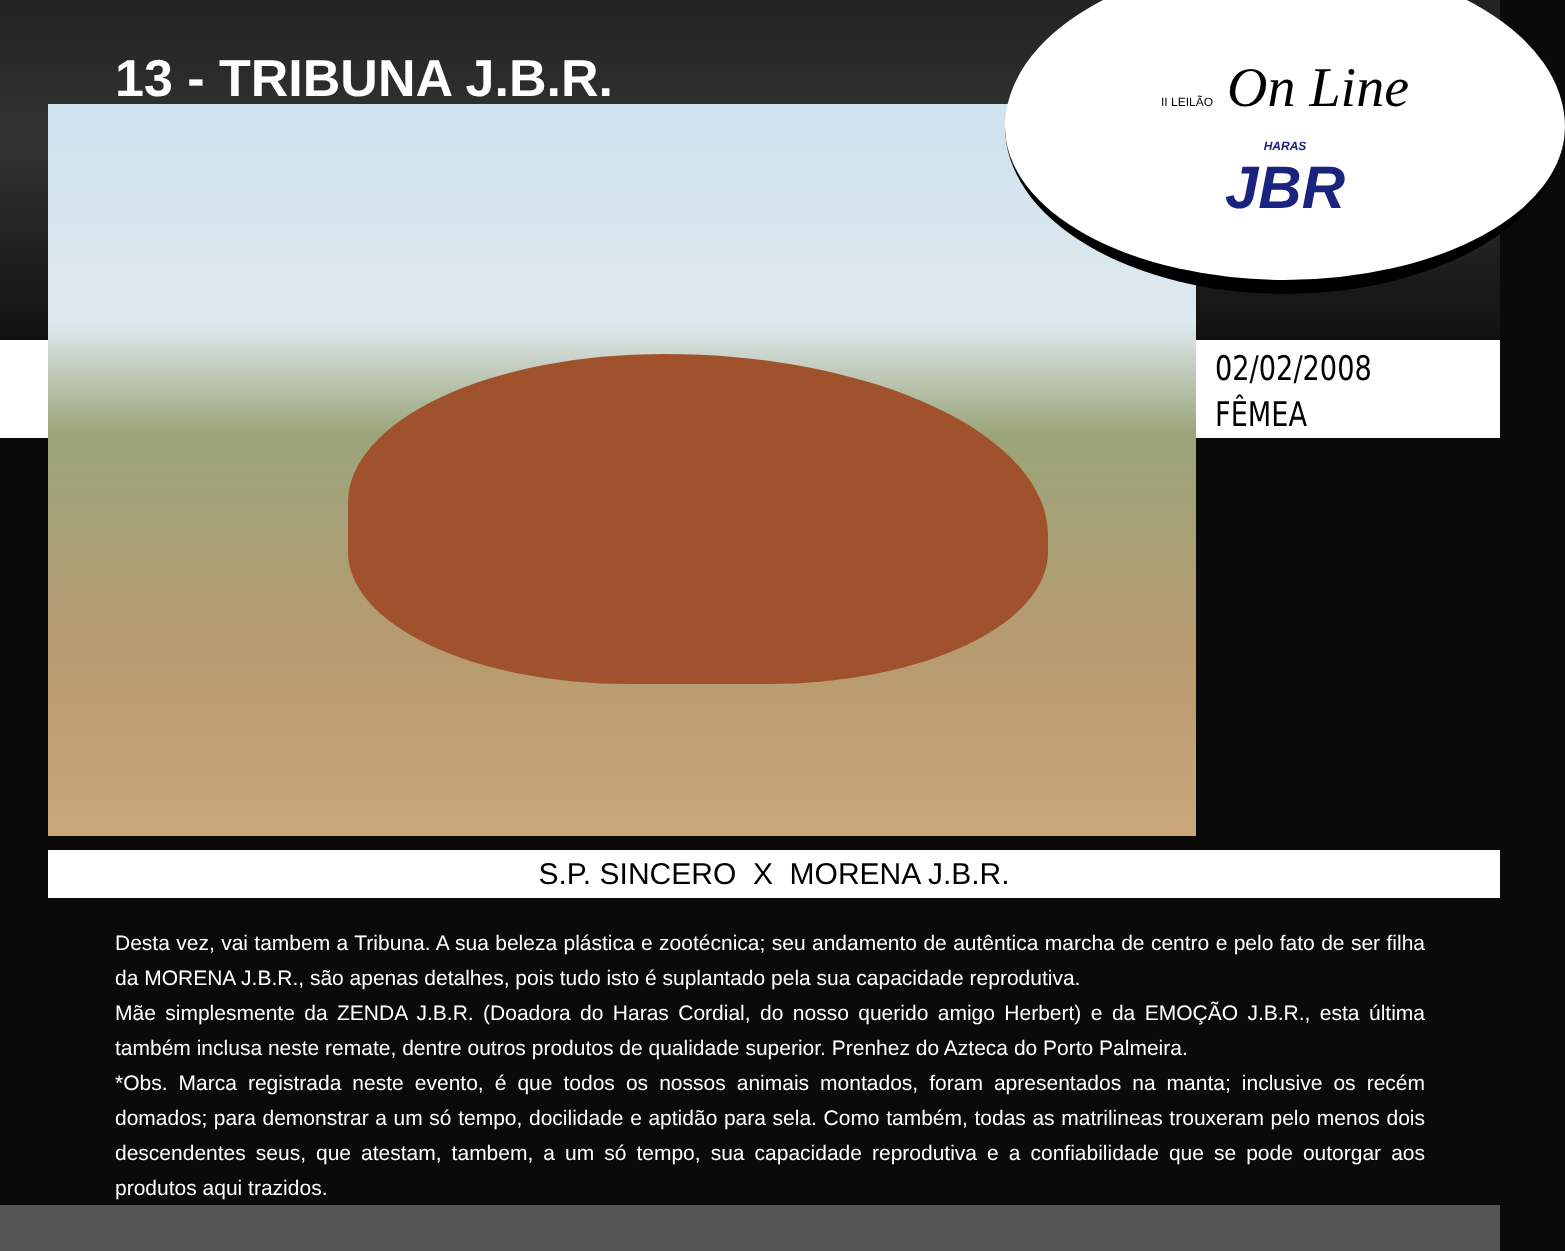13 - TRIBUNA J.B.R.
II LEILÃO On Line
HARAS
JBR
02/02/2008
FÊMEA
S.P. SINCERO X MORENA J.B.R.
Desta vez, vai tambem a Tribuna. A sua beleza plástica e zootécnica; seu andamento de autêntica marcha de centro e pelo fato de ser filha da MORENA J.B.R., são apenas detalhes, pois tudo isto é suplantado pela sua capacidade reprodutiva.
Mãe simplesmente da ZENDA J.B.R. (Doadora do Haras Cordial, do nosso querido amigo Herbert) e da EMOÇÃO J.B.R., esta última também inclusa neste remate, dentre outros produtos de qualidade superior. Prenhez do Azteca do Porto Palmeira.
*Obs. Marca registrada neste evento, é que todos os nossos animais montados, foram apresentados na manta; inclusive os recém domados; para demonstrar a um só tempo, docilidade e aptidão para sela. Como também, todas as matrilineas trouxeram pelo menos dois descendentes seus, que atestam, tambem, a um só tempo, sua capacidade reprodutiva e a confiabilidade que se pode outorgar aos produtos aqui trazidos.